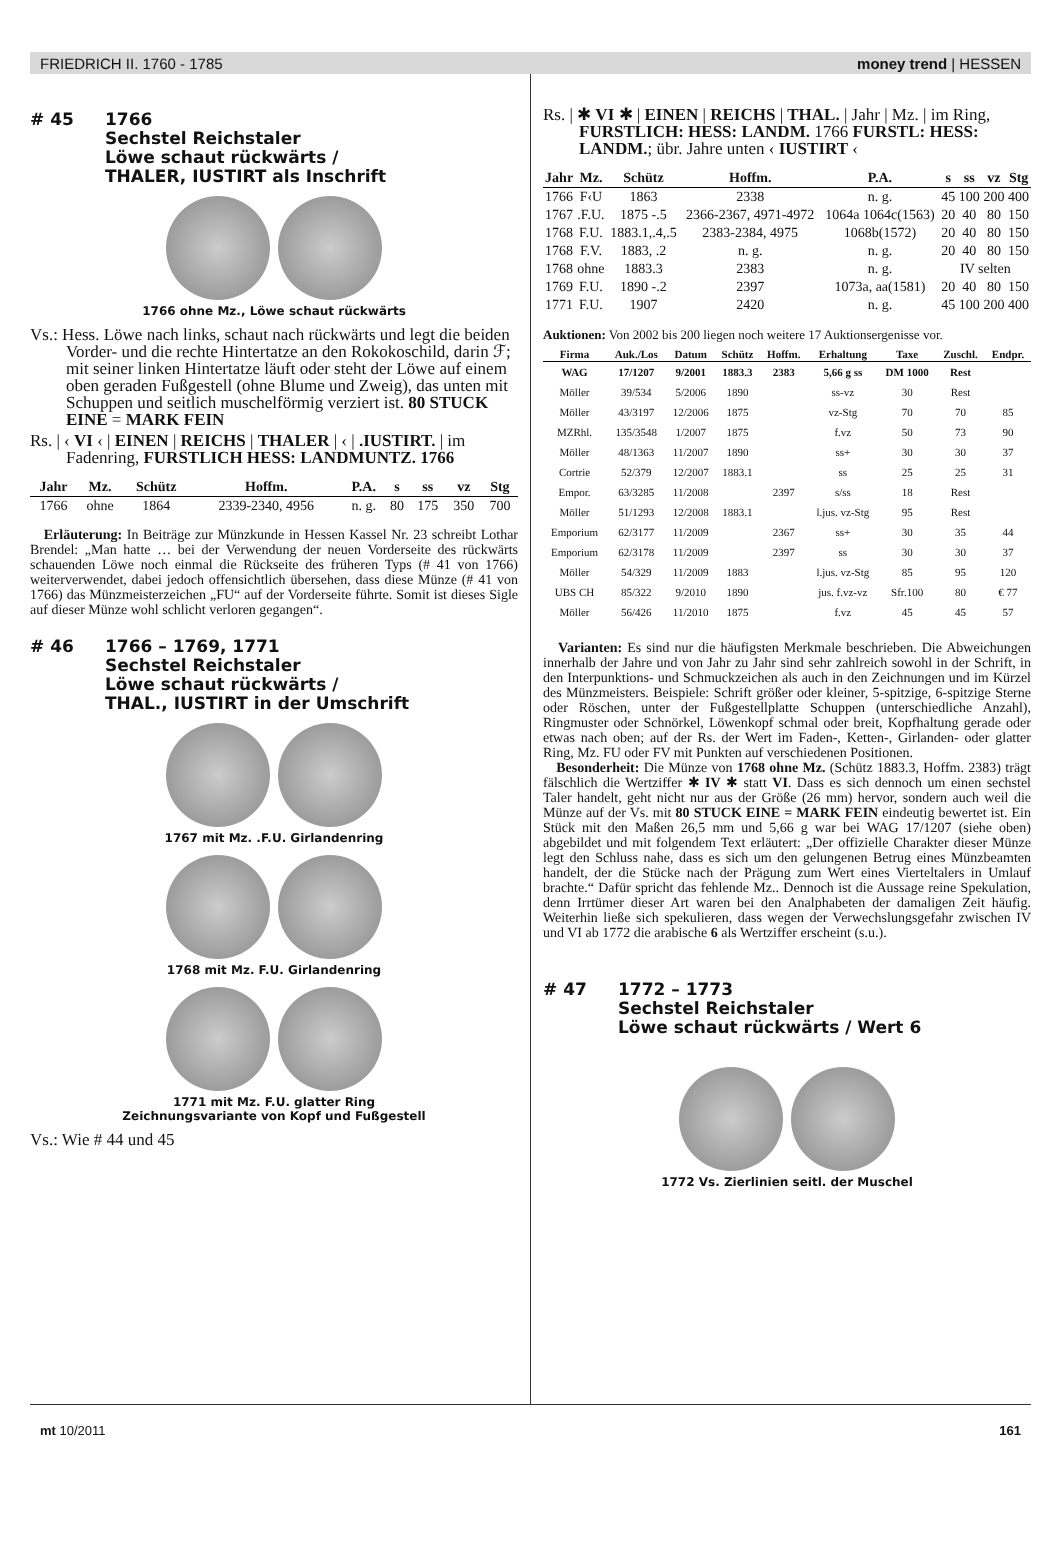FRIEDRICH II. 1760 - 1785 money trend | HESSEN
# 45 1766
Sechstel Reichstaler
Löwe schaut rückwärts /
THALER, IUSTIRT als Inschrift
1766 ohne Mz., Löwe schaut rückwärts
Vs.: Hess. Löwe nach links, schaut nach rückwärts und legt die beiden Vorder- und die rechte Hintertatze an den Rokokoschild, darin ℱ; mit seiner linken Hintertatze läuft oder steht der Löwe auf einem oben geraden Fußgestell (ohne Blume und Zweig), das unten mit Schuppen und seitlich muschelförmig verziert ist. 80 STUCK EINE = MARK FEIN
Rs. | ‹ VI ‹ | EINEN | REICHS | THALER | ‹ | .IUSTIRT. | im Fadenring, FURSTLICH HESS: LANDMUNTZ. 1766
| Jahr | Mz. | Schütz | Hoffm. | P.A. | s | ss | vz | Stg |
| --- | --- | --- | --- | --- | --- | --- | --- | --- |
| 1766 | ohne | 1864 | 2339-2340, 4956 | n. g. | 80 | 175 | 350 | 700 |
Erläuterung: In Beiträge zur Münzkunde in Hessen Kassel Nr. 23 schreibt Lothar Brendel: „Man hatte … bei der Verwendung der neuen Vorderseite des rückwärts schauenden Löwe noch einmal die Rückseite des früheren Typs (# 41 von 1766) weiterverwendet, dabei jedoch offensichtlich übersehen, dass diese Münze (# 41 von 1766) das Münzmeisterzeichen „FU“ auf der Vorderseite führte. Somit ist dieses Sigle auf dieser Münze wohl schlicht verloren gegangen“.
# 46 1766 – 1769, 1771
Sechstel Reichstaler
Löwe schaut rückwärts /
THAL., IUSTIRT in der Umschrift
1767 mit Mz. .F.U. Girlandenring
1768 mit Mz. F.U. Girlandenring
1771 mit Mz. F.U. glatter Ring
Zeichnungsvariante von Kopf und Fußgestell
Vs.: Wie # 44 und 45
Rs. | ✱ VI ✱ | EINEN | REICHS | THAL. | Jahr | Mz. | im Ring, FURSTLICH: HESS: LANDM. 1766 FURSTL: HESS: LANDM.; übr. Jahre unten ‹ IUSTIRT ‹
| Jahr | Mz. | Schütz | Hoffm. | P.A. | s | ss | vz | Stg |
| --- | --- | --- | --- | --- | --- | --- | --- | --- |
| 1766 | F‹U | 1863 | 2338 | n. g. | 45 | 100 | 200 | 400 |
| 1767 | .F.U. | 1875 -.5 | 2366-2367, 4971-4972 | 1064a 1064c(1563) | 20 | 40 | 80 | 150 |
| 1768 | F.U. | 1883.1,.4,.5 | 2383-2384, 4975 | 1068b(1572) | 20 | 40 | 80 | 150 |
| 1768 | F.V. | 1883, .2 | n. g. | n. g. | 20 | 40 | 80 | 150 |
| 1768 | ohne | 1883.3 | 2383 | n. g. | IV selten | | | |
| 1769 | F.U. | 1890 -.2 | 2397 | 1073a, aa(1581) | 20 | 40 | 80 | 150 |
| 1771 | F.U. | 1907 | 2420 | n. g. | 45 | 100 | 200 | 400 |
Auktionen: Von 2002 bis 200 liegen noch weitere 17 Auktionsergenisse vor.
| Firma | Auk./Los | Datum | Schütz | Hoffm. | Erhaltung | Taxe | Zuschl. | Endpr. |
| --- | --- | --- | --- | --- | --- | --- | --- | --- |
| WAG | 17/1207 | 9/2001 | 1883.3 | 2383 | 5,66 g ss | DM 1000 | Rest | |
| Möller | 39/534 | 5/2006 | 1890 | | ss-vz | 30 | Rest | |
| Möller | 43/3197 | 12/2006 | 1875 | | vz-Stg | 70 | 70 | 85 |
| MZRhl. | 135/3548 | 1/2007 | 1875 | | f.vz | 50 | 73 | 90 |
| Möller | 48/1363 | 11/2007 | 1890 | | ss+ | 30 | 30 | 37 |
| Cortrie | 52/379 | 12/2007 | 1883.1 | | ss | 25 | 25 | 31 |
| Empor. | 63/3285 | 11/2008 | | 2397 | s/ss | 18 | Rest | |
| Möller | 51/1293 | 12/2008 | 1883.1 | | l.jus. vz-Stg | 95 | Rest | |
| Emporium | 62/3177 | 11/2009 | | 2367 | ss+ | 30 | 35 | 44 |
| Emporium | 62/3178 | 11/2009 | | 2397 | ss | 30 | 30 | 37 |
| Möller | 54/329 | 11/2009 | 1883 | | l.jus. vz-Stg | 85 | 95 | 120 |
| UBS CH | 85/322 | 9/2010 | 1890 | | jus. f.vz-vz | Sfr.100 | 80 | € 77 |
| Möller | 56/426 | 11/2010 | 1875 | | f.vz | 45 | 45 | 57 |
Varianten: Es sind nur die häufigsten Merkmale beschrieben. Die Abweichungen innerhalb der Jahre und von Jahr zu Jahr sind sehr zahlreich sowohl in der Schrift, in den Interpunktions- und Schmuckzeichen als auch in den Zeichnungen und im Kürzel des Münzmeisters. Beispiele: Schrift größer oder kleiner, 5-spitzige, 6-spitzige Sterne oder Röschen, unter der Fußgestellplatte Schuppen (unterschiedliche Anzahl), Ringmuster oder Schnörkel, Löwenkopf schmal oder breit, Kopfhaltung gerade oder etwas nach oben; auf der Rs. der Wert im Faden-, Ketten-, Girlanden- oder glatter Ring, Mz. FU oder FV mit Punkten auf verschiedenen Positionen.
Besonderheit: Die Münze von 1768 ohne Mz. (Schütz 1883.3, Hoffm. 2383) trägt fälschlich die Wertziffer ✱ IV ✱ statt VI. Dass es sich dennoch um einen sechstel Taler handelt, geht nicht nur aus der Größe (26 mm) hervor, sondern auch weil die Münze auf der Vs. mit 80 STUCK EINE = MARK FEIN eindeutig bewertet ist. Ein Stück mit den Maßen 26,5 mm und 5,66 g war bei WAG 17/1207 (siehe oben) abgebildet und mit folgendem Text erläutert: „Der offizielle Charakter dieser Münze legt den Schluss nahe, dass es sich um den gelungenen Betrug eines Münzbeamten handelt, der die Stücke nach der Prägung zum Wert eines Vierteltalers in Umlauf brachte.“ Dafür spricht das fehlende Mz.. Dennoch ist die Aussage reine Spekulation, denn Irrtümer dieser Art waren bei den Analphabeten der damaligen Zeit häufig. Weiterhin ließe sich spekulieren, dass wegen der Verwechslungsgefahr zwischen IV und VI ab 1772 die arabische 6 als Wertziffer erscheint (s.u.).
# 47 1772 – 1773
Sechstel Reichstaler
Löwe schaut rückwärts / Wert 6
1772 Vs. Zierlinien seitl. der Muschel
mt 10/2011 161